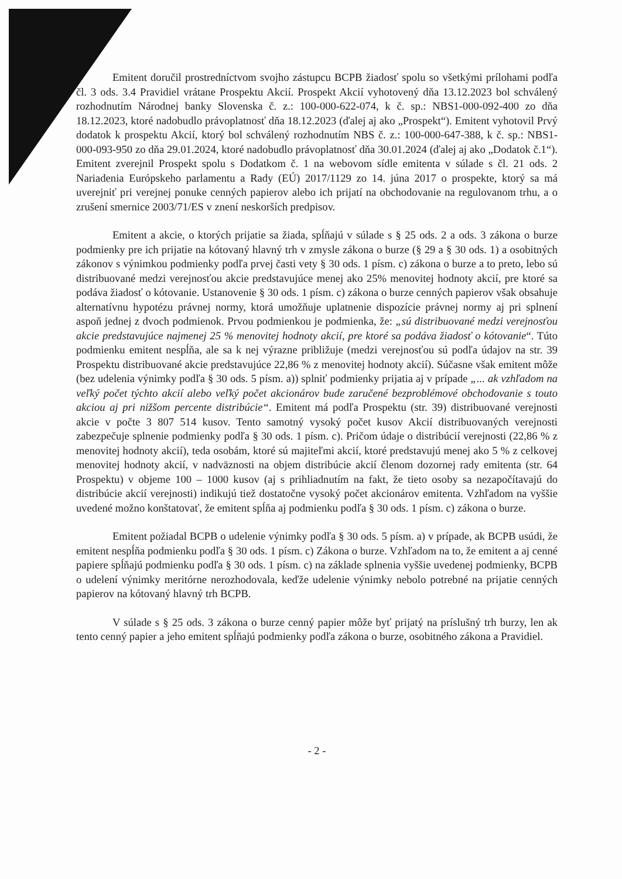Emitent doručil prostredníctvom svojho zástupcu BCPB žiadosť spolu so všetkými prílohami podľa čl. 3 ods. 3.4 Pravidiel vrátane Prospektu Akcií. Prospekt Akcií vyhotovený dňa 13.12.2023 bol schválený rozhodnutím Národnej banky Slovenska č. z.: 100-000-622-074, k č. sp.: NBS1-000-092-400 zo dňa 18.12.2023, ktoré nadobudlo právoplatnosť dňa 18.12.2023 (ďalej aj ako „Prospekt“). Emitent vyhotovil Prvý dodatok k prospektu Akcií, ktorý bol schválený rozhodnutím NBS č. z.: 100-000-647-388, k č. sp.: NBS1-000-093-950 zo dňa 29.01.2024, ktoré nadobudlo právoplatnosť dňa 30.01.2024 (ďalej aj ako „Dodatok č.1“). Emitent zverejnil Prospekt spolu s Dodatkom č. 1 na webovom sídle emitenta v súlade s čl. 21 ods. 2 Nariadenia Európskeho parlamentu a Rady (EÚ) 2017/1129 zo 14. júna 2017 o prospekte, ktorý sa má uverejniť pri verejnej ponuke cenných papierov alebo ich prijatí na obchodovanie na regulovanom trhu, a o zrušení smernice 2003/71/ES v znení neskorších predpisov.
Emitent a akcie, o ktorých prijatie sa žiada, spĺňajú v súlade s § 25 ods. 2 a ods. 3 zákona o burze podmienky pre ich prijatie na kótovaný hlavný trh v zmysle zákona o burze (§ 29 a § 30 ods. 1) a osobitných zákonov s výnimkou podmienky podľa prvej časti vety § 30 ods. 1 písm. c) zákona o burze a to preto, lebo sú distribuované medzi verejnosťou akcie predstavujúce menej ako 25% menovitej hodnoty akcií, pre ktoré sa podáva žiadosť o kótovanie. Ustanovenie § 30 ods. 1 písm. c) zákona o burze cenných papierov však obsahuje alternatívnu hypotézu právnej normy, ktorá umožňuje uplatnenie dispozície právnej normy aj pri splnení aspoň jednej z dvoch podmienok. Prvou podmienkou je podmienka, že: „sú distribuované medzi verejnosťou akcie predstavujúce najmenej 25 % menovitej hodnoty akcií, pre ktoré sa podáva žiadosť o kótovanie“. Túto podmienku emitent nespĺňa, ale sa k nej výrazne približuje (medzi verejnosťou sú podľa údajov na str. 39 Prospektu distribuované akcie predstavujúce 22,86 % z menovitej hodnoty akcií). Súčasne však emitent môže (bez udelenia výnimky podľa § 30 ods. 5 písm. a)) splniť podmienky prijatia aj v prípade „... ak vzhľadom na veľký počet týchto akcií alebo veľký počet akcionárov bude zaručené bezproblémové obchodovanie s touto akciou aj pri nižšom percente distribúcie“. Emitent má podľa Prospektu (str. 39) distribuované verejnosti akcie v počte 3 807 514 kusov. Tento samotný vysoký počet kusov Akcií distribuovaných verejnosti zabezpečuje splnenie podmienky podľa § 30 ods. 1 písm. c). Pričom údaje o distribúcií verejnosti (22,86 % z menovitej hodnoty akcií), teda osobám, ktoré sú majiteľmi akcií, ktoré predstavujú menej ako 5 % z celkovej menovitej hodnoty akcií, v nadväznosti na objem distribúcie akcií členom dozornej rady emitenta (str. 64 Prospektu) v objeme 100 – 1000 kusov (aj s prihliadnutím na fakt, že tieto osoby sa nezapočítavajú do distribúcie akcií verejnosti) indikujú tiež dostatočne vysoký počet akcionárov emitenta. Vzhľadom na vyššie uvedené možno konštatovať, že emitent spĺňa aj podmienku podľa § 30 ods. 1 písm. c) zákona o burze.
Emitent požiadal BCPB o udelenie výnimky podľa § 30 ods. 5 písm. a) v prípade, ak BCPB usúdi, že emitent nespĺňa podmienku podľa § 30 ods. 1 písm. c) Zákona o burze. Vzhľadom na to, že emitent a aj cenné papiere spĺňajú podmienku podľa § 30 ods. 1 písm. c) na základe splnenia vyššie uvedenej podmienky, BCPB o udelení výnimky meritórne nerozhodovala, keďže udelenie výnimky nebolo potrebné na prijatie cenných papierov na kótovaný hlavný trh BCPB.
V súlade s § 25 ods. 3 zákona o burze cenný papier môže byť prijatý na príslušný trh burzy, len ak tento cenný papier a jeho emitent spĺňajú podmienky podľa zákona o burze, osobitného zákona a Pravidiel.
- 2 -